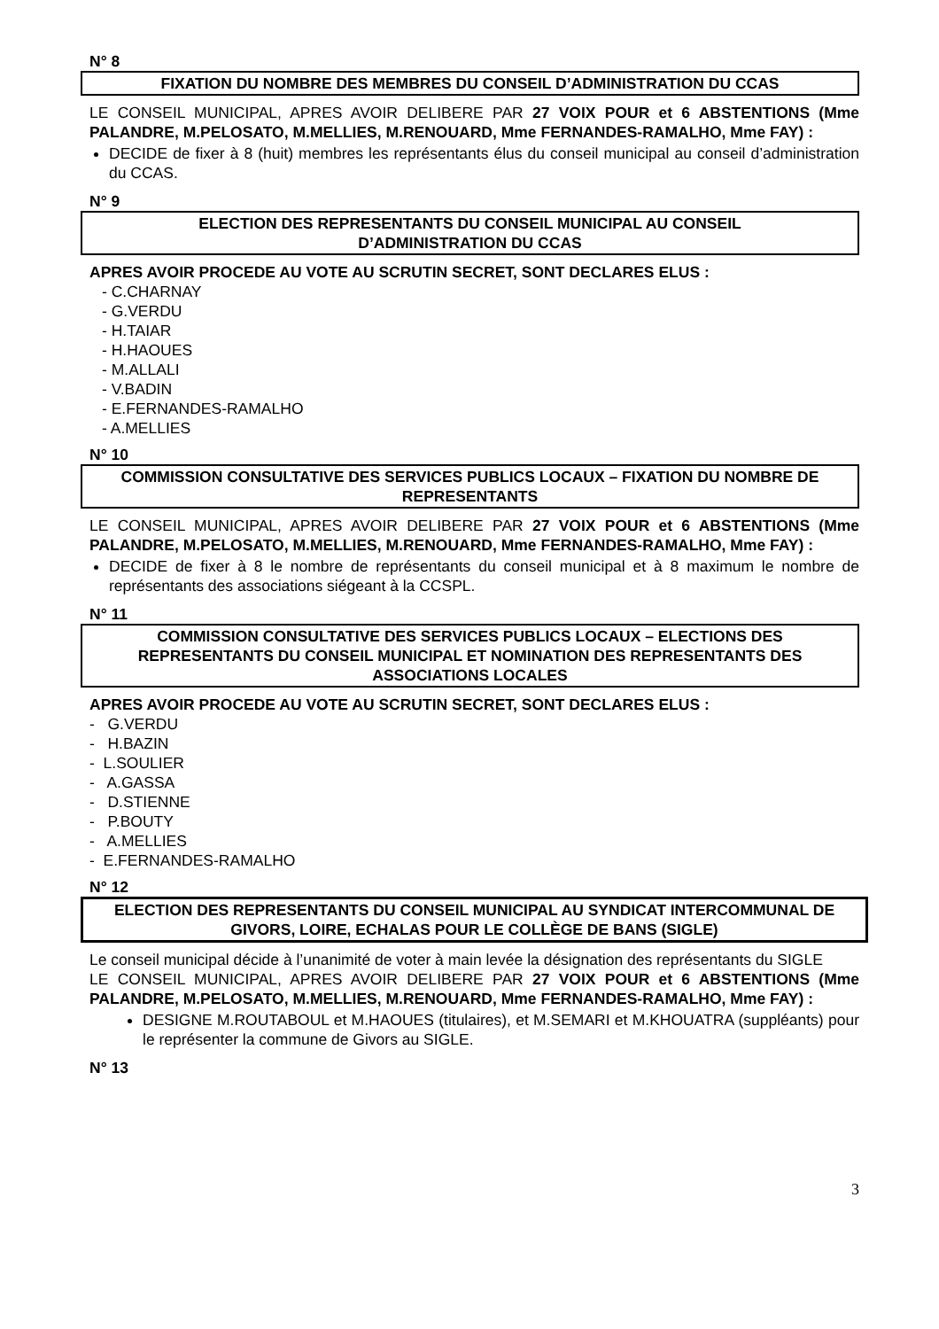N° 8
FIXATION DU NOMBRE DES MEMBRES DU CONSEIL D’ADMINISTRATION DU CCAS
LE CONSEIL MUNICIPAL, APRES AVOIR DELIBERE PAR 27 VOIX POUR et 6 ABSTENTIONS (Mme PALANDRE, M.PELOSATO, M.MELLIES, M.RENOUARD, Mme FERNANDES-RAMALHO, Mme FAY) :
DECIDE de fixer à 8 (huit) membres les représentants élus du conseil municipal au conseil d’administration du CCAS.
N° 9
ELECTION DES REPRESENTANTS DU CONSEIL MUNICIPAL AU CONSEIL
D’ADMINISTRATION DU CCAS
APRES AVOIR PROCEDE AU VOTE AU SCRUTIN SECRET, SONT DECLARES ELUS :
- C.CHARNAY
- G.VERDU
- H.TAIAR
- H.HAOUES
- M.ALLALI
- V.BADIN
- E.FERNANDES-RAMALHO
- A.MELLIES
N° 10
COMMISSION CONSULTATIVE DES SERVICES PUBLICS LOCAUX – FIXATION DU NOMBRE DE REPRESENTANTS
LE CONSEIL MUNICIPAL, APRES AVOIR DELIBERE PAR 27 VOIX POUR et 6 ABSTENTIONS (Mme PALANDRE, M.PELOSATO, M.MELLIES, M.RENOUARD, Mme FERNANDES-RAMALHO, Mme FAY) :
DECIDE de fixer à 8 le nombre de représentants du conseil municipal et à 8 maximum le nombre de représentants des associations siégeant à la CCSPL.
N° 11
COMMISSION CONSULTATIVE DES SERVICES PUBLICS LOCAUX – ELECTIONS DES REPRESENTANTS DU CONSEIL MUNICIPAL ET NOMINATION DES REPRESENTANTS DES ASSOCIATIONS LOCALES
APRES AVOIR PROCEDE AU VOTE AU SCRUTIN SECRET, SONT DECLARES ELUS :
- G.VERDU
- H.BAZIN
- L.SOULIER
- A.GASSA
- D.STIENNE
- P.BOUTY
- A.MELLIES
- E.FERNANDES-RAMALHO
N° 12
ELECTION DES REPRESENTANTS DU CONSEIL MUNICIPAL AU SYNDICAT INTERCOMMUNAL DE GIVORS, LOIRE, ECHALAS POUR LE COLLÈGE DE BANS (SIGLE)
Le conseil municipal décide à l’unanimité de voter à main levée la désignation des représentants du SIGLE
LE CONSEIL MUNICIPAL, APRES AVOIR DELIBERE PAR 27 VOIX POUR et 6 ABSTENTIONS (Mme PALANDRE, M.PELOSATO, M.MELLIES, M.RENOUARD, Mme FERNANDES-RAMALHO, Mme FAY) :
DESIGNE M.ROUTABOUL et M.HAOUES (titulaires), et M.SEMARI et M.KHOUATRA (suppléants) pour le représenter la commune de Givors au SIGLE.
N° 13
3